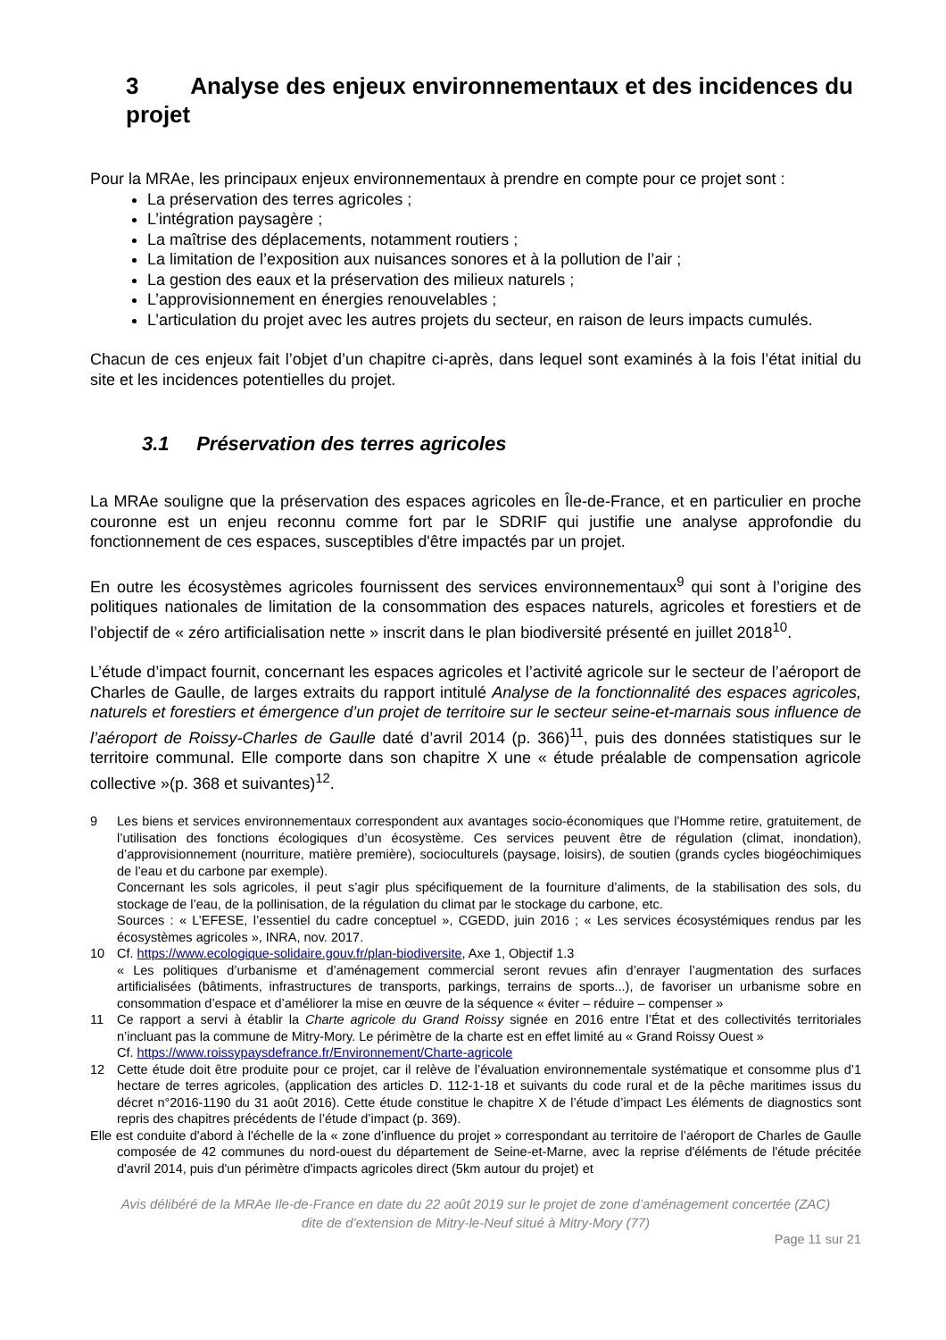3 Analyse des enjeux environnementaux et des incidences du projet
Pour la MRAe, les principaux enjeux environnementaux à prendre en compte pour ce projet sont :
La préservation des terres agricoles ;
L’intégration paysagère ;
La maîtrise des déplacements, notamment routiers ;
La limitation de l’exposition aux nuisances sonores et à la pollution de l’air ;
La gestion des eaux et la préservation des milieux naturels ;
L’approvisionnement en énergies renouvelables ;
L’articulation du projet avec les autres projets du secteur, en raison de leurs impacts cumulés.
Chacun de ces enjeux fait l’objet d’un chapitre ci-après, dans lequel sont examinés à la fois l’état initial du site et les incidences potentielles du projet.
3.1 Préservation des terres agricoles
La MRAe souligne que la préservation des espaces agricoles en Île-de-France, et en particulier en proche couronne est un enjeu reconnu comme fort par le SDRIF qui justifie une analyse approfondie du fonctionnement de ces espaces, susceptibles d'être impactés par un projet.
En outre les écosystèmes agricoles fournissent des services environnementaux<sup>9</sup> qui sont à l’origine des politiques nationales de limitation de la consommation des espaces naturels, agricoles et forestiers et de l’objectif de « zéro artificialisation nette » inscrit dans le plan biodiversité présenté en juillet 2018<sup>10</sup>.
L’étude d’impact fournit, concernant les espaces agricoles et l’activité agricole sur le secteur de l’aéroport de Charles de Gaulle, de larges extraits du rapport intitulé Analyse de la fonctionnalité des espaces agricoles, naturels et forestiers et émergence d’un projet de territoire sur le secteur seine-et-marnais sous influence de l’aéroport de Roissy-Charles de Gaulle daté d’avril 2014 (p. 366)<sup>11</sup>, puis des données statistiques sur le territoire communal. Elle comporte dans son chapitre X une « étude préalable de compensation agricole collective »(p. 368 et suivantes)<sup>12</sup>.
9 Les biens et services environnementaux correspondent aux avantages socio-économiques que l’Homme retire, gratuitement, de l’utilisation des fonctions écologiques d’un écosystème. Ces services peuvent être de régulation (climat, inondation), d’approvisionnement (nourriture, matière première), socioculturels (paysage, loisirs), de soutien (grands cycles biogéochimiques de l’eau et du carbone par exemple).
Concernant les sols agricoles, il peut s’agir plus spécifiquement de la fourniture d’aliments, de la stabilisation des sols, du stockage de l’eau, de la pollinisation, de la régulation du climat par le stockage du carbone, etc.
Sources : « L’EFESE, l’essentiel du cadre conceptuel », CGEDD, juin 2016 ; « Les services écosystémiques rendus par les écosystèmes agricoles », INRA, nov. 2017.
10 Cf. https://www.ecologique-solidaire.gouv.fr/plan-biodiversite, Axe 1, Objectif 1.3
« Les politiques d’urbanisme et d’aménagement commercial seront revues afin d’enrayer l’augmentation des surfaces artificialisées (bâtiments, infrastructures de transports, parkings, terrains de sports...), de favoriser un urbanisme sobre en consommation d’espace et d’améliorer la mise en œuvre de la séquence « éviter – réduire – compenser »
11 Ce rapport a servi à établir la Charte agricole du Grand Roissy signée en 2016 entre l’État et des collectivités territoriales n’incluant pas la commune de Mitry-Mory. Le périmètre de la charte est en effet limité au « Grand Roissy Ouest »
Cf. https://www.roissypaysdefrance.fr/Environnement/Charte-agricole
12 Cette étude doit être produite pour ce projet, car il relève de l’évaluation environnementale systématique et consomme plus d’1 hectare de terres agricoles, (application des articles D. 112-1-18 et suivants du code rural et de la pêche maritimes issus du décret n°2016-1190 du 31 août 2016). Cette étude constitue le chapitre X de l’étude d’impact Les éléments de diagnostics sont repris des chapitres précédents de l’étude d’impact (p. 369).
Elle est conduite d'abord à l'échelle de la « zone d'influence du projet » correspondant au territoire de l’aéroport de Charles de Gaulle composée de 42 communes du nord-ouest du département de Seine-et-Marne, avec la reprise d'éléments de l'étude précitée d'avril 2014, puis d'un périmètre d'impacts agricoles direct (5km autour du projet) et
Avis délibéré de la MRAe Ile-de-France en date du 22 août 2019 sur le projet de zone d’aménagement concertée (ZAC)
dite de d’extension de Mitry-le-Neuf situé à Mitry-Mory (77)
Page 11 sur 21